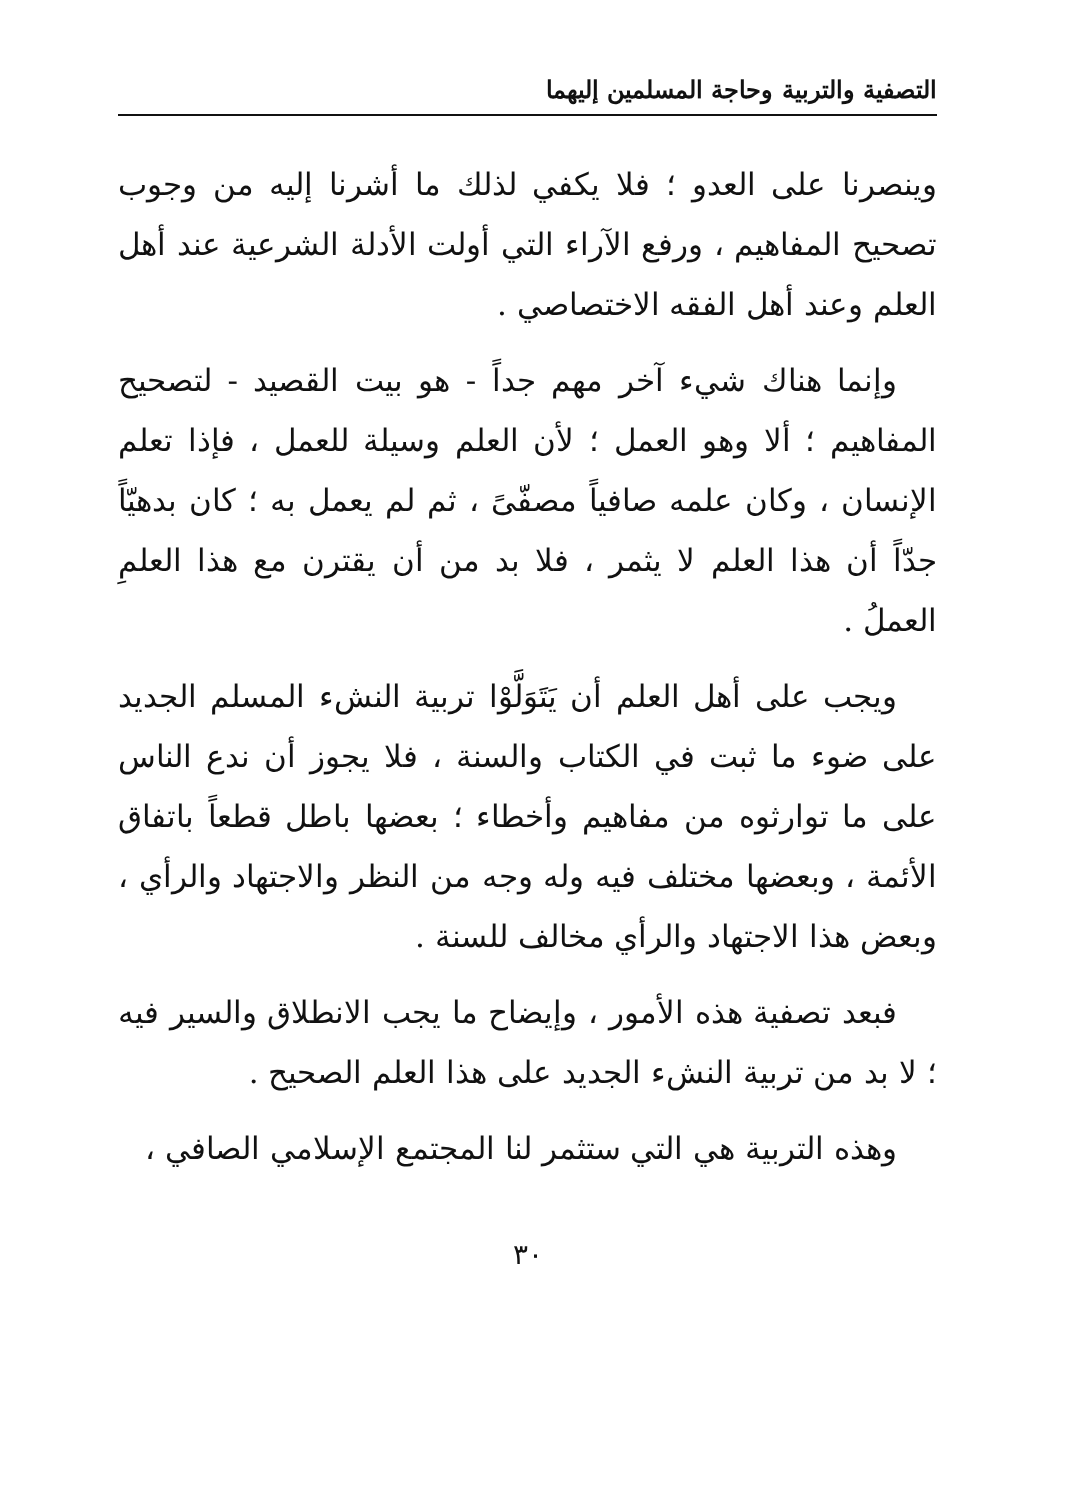التصفية والتربية وحاجة المسلمين إليهما
وينصرنا على العدو ؛ فلا يكفي لذلك ما أشرنا إليه من وجوب تصحيح المفاهيم ، ورفع الآراء التي أولت الأدلة الشرعية عند أهل العلم وعند أهل الفقه الاختصاصي .
وإنما هناك شيء آخر مهم جداً - هو بيت القصيد - لتصحيح المفاهيم ؛ ألا وهو العمل ؛ لأن العلم وسيلة للعمل ، فإذا تعلم الإنسان ، وكان علمه صافياً مصفّىً ، ثم لم يعمل به ؛ كان بدهيّاً جدّاً أن هذا العلم لا يثمر ، فلا بد من أن يقترن مع هذا العلمِ العملُ .
ويجب على أهل العلم أن يَتَوَلَّوْا تربية النشء المسلم الجديد على ضوء ما ثبت في الكتاب والسنة ، فلا يجوز أن ندع الناس على ما توارثوه من مفاهيم وأخطاء ؛ بعضها باطل قطعاً باتفاق الأئمة ، وبعضها مختلف فيه وله وجه من النظر والاجتهاد والرأي ، وبعض هذا الاجتهاد والرأي مخالف للسنة .
فبعد تصفية هذه الأمور ، وإيضاح ما يجب الانطلاق والسير فيه ؛ لا بد من تربية النشء الجديد على هذا العلم الصحيح .
وهذه التربية هي التي ستثمر لنا المجتمع الإسلامي الصافي ،
٣٠